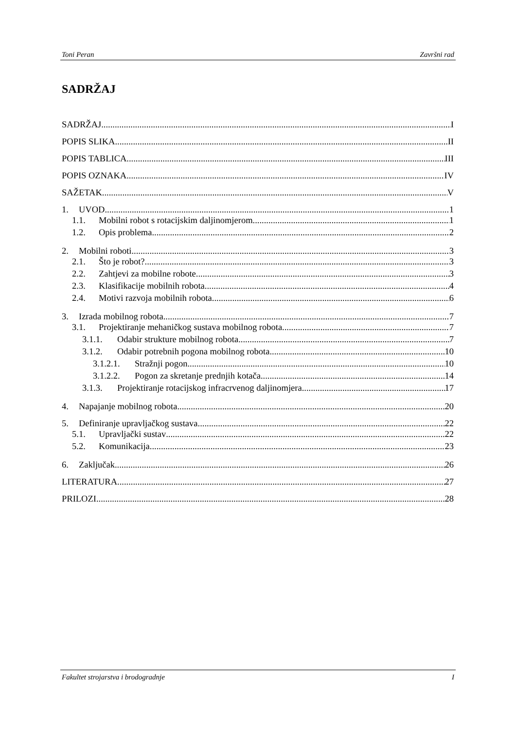Toni Peran Završni rad
SADRŽAJ
SADRŽAJ I
POPIS SLIKA II
POPIS TABLICA III
POPIS OZNAKA IV
SAŽETAK V
1. UVOD 1
1.1. Mobilni robot s rotacijskim daljinomjerom 1
1.2. Opis problema 2
2. Mobilni roboti 3
2.1. Što je robot? 3
2.2. Zahtjevi za mobilne robote 3
2.3. Klasifikacije mobilnih robota 4
2.4. Motivi razvoja mobilnih robota 6
3. Izrada mobilnog robota 7
3.1. Projektiranje mehaničkog sustava mobilnog robota 7
3.1.1. Odabir strukture mobilnog robota 7
3.1.2. Odabir potrebnih pogona mobilnog robota 10
3.1.2.1. Stražnji pogon 10
3.1.2.2. Pogon za skretanje prednjih kotača 14
3.1.3. Projektiranje rotacijskog infracrvenog daljinomjera 17
4. Napajanje mobilnog robota 20
5. Definiranje upravljačkog sustava 22
5.1. Upravljački sustav 22
5.2. Komunikacija 23
6. Zaključak 26
LITERATURA 27
PRILOZI 28
Fakultet strojarstva i brodogradnje I